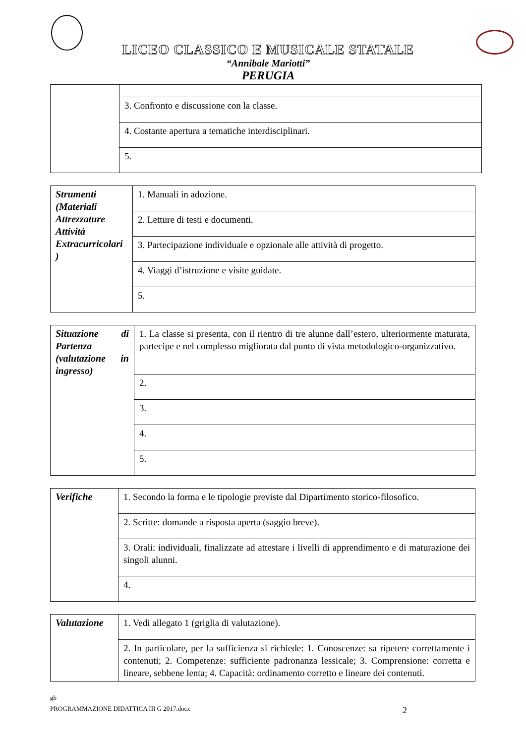LICEO CLASSICO E MUSICALE STATALE
“Annibale Mariotti”
PERUGIA
| | 3. Confronto e discussione con la classe. |
| | 4. Costante apertura a tematiche interdisciplinari. |
| | 5. |
| Strumenti (Materiali Attrezzature Attività Extracurricolari ) | 1. Manuali in adozione. |
| | 2. Letture di testi e documenti. |
| | 3. Partecipazione individuale e opzionale alle attività di progetto. |
| | 4. Viaggi d’istruzione e visite guidate. |
| | 5. |
| Situazione di Partenza (valutazione in ingresso) | 1. La classe si presenta, con il rientro di tre alunne dall’estero, ulteriormente maturata, partecipe e nel complesso migliorata dal punto di vista metodologico-organizzativo. |
| | 2. |
| | 3. |
| | 4. |
| | 5. |
| Verifiche | 1. Secondo la forma e le tipologie previste dal Dipartimento storico-filosofico. |
| | 2. Scritte: domande a risposta aperta (saggio breve). |
| | 3. Orali: individuali, finalizzate ad attestare i livelli di apprendimento e di maturazione dei singoli alunni. |
| | 4. |
| Valutazione | 1. Vedi allegato 1 (griglia di valutazione). |
| | 2. In particolare, per la sufficienza si richiede: 1. Conoscenze: sa ripetere correttamente i contenuti; 2. Competenze: sufficiente padronanza lessicale; 3. Comprensione: corretta e lineare, sebbene lenta; 4. Capacità: ordinamento corretto e lineare dei contenuti. |
gb
PROGRAMMAZIONE DIDATTICA III G 2017.docx 2